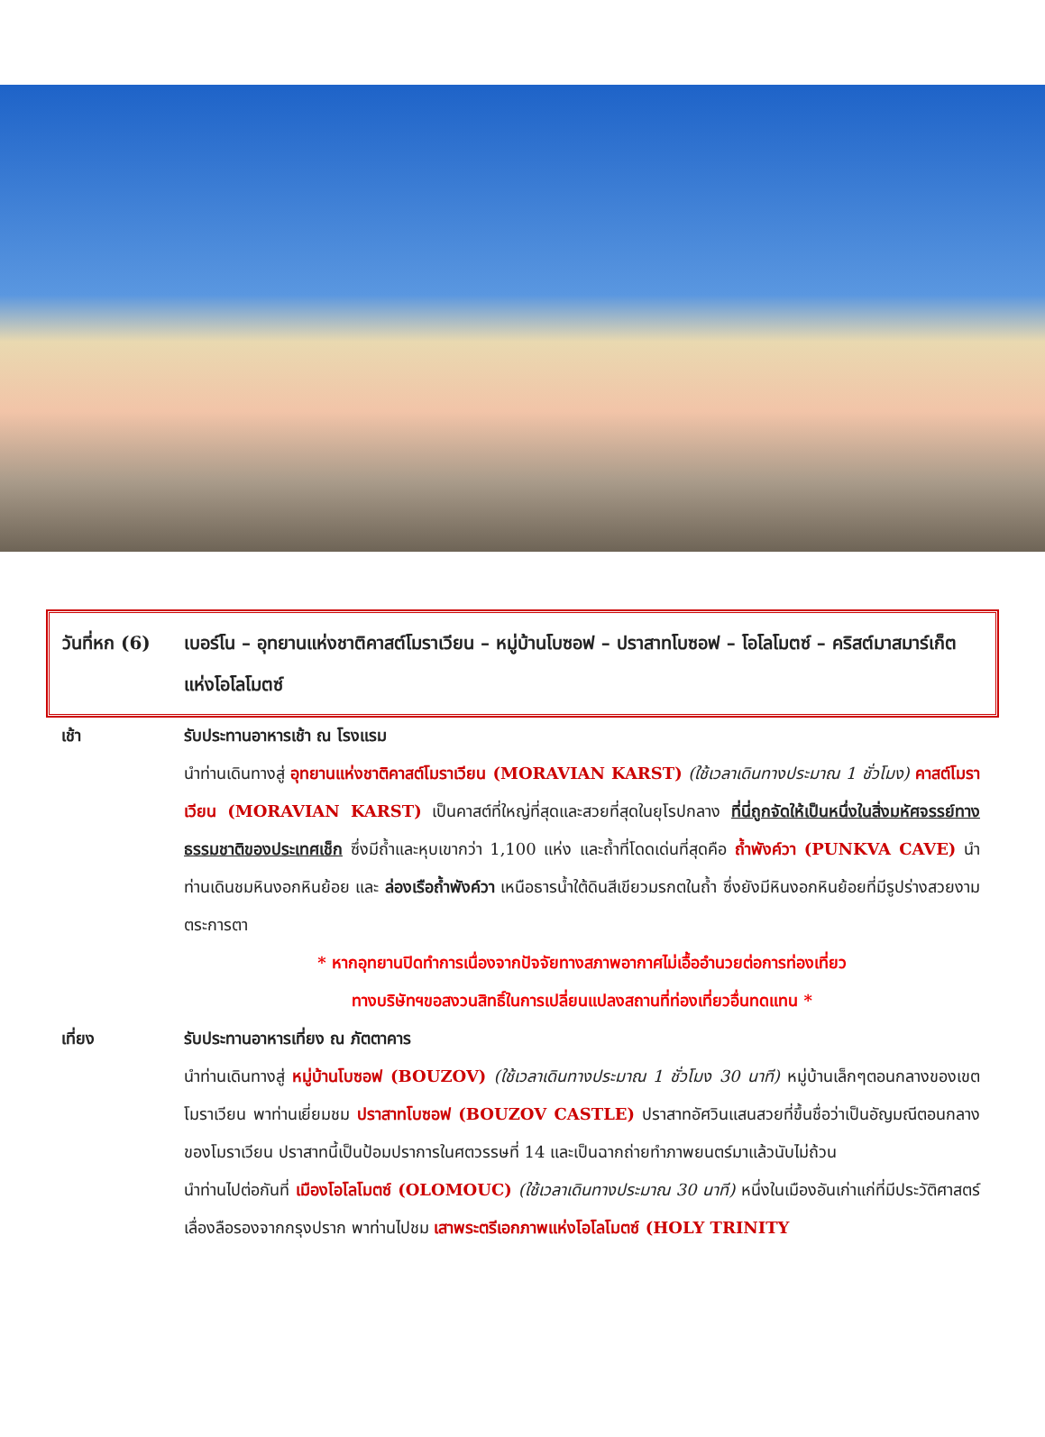วันที่หก (6)
เบอร์โน – อุทยานแห่งชาติคาสต์โมราเวียน – หมู่บ้านโบซอฟ – ปราสาทโบซอฟ – โอโลโมตซ์ – คริสต์มาสมาร์เก็ตแห่งโอโลโมตซ์
เช้า รับประทานอาหารเช้า ณ โรงแรม
นำท่านเดินทางสู่ อุทยานแห่งชาติคาสต์โมราเวียน (MORAVIAN KARST) (ใช้เวลาเดินทางประมาณ 1 ชั่วโมง) คาสต์โมราเวียน (MORAVIAN KARST) เป็นคาสต์ที่ใหญ่ที่สุดและสวยที่สุดในยุโรปกลาง ที่นี่ถูกจัดให้เป็นหนึ่งในสิ่งมหัศจรรย์ทางธรรมชาติของประเทศเช็ก ซึ่งมีถ้ำและหุบเขากว่า 1,100 แห่ง และถ้ำที่โดดเด่นที่สุดคือ ถ้ำพังค์วา (PUNKVA CAVE) นำท่านเดินชมหินงอกหินย้อย และ ล่องเรือถ้ำพังค์วา เหนือธารน้ำใต้ดินสีเขียวมรกตในถ้ำ ซึ่งยังมีหินงอกหินย้อยที่มีรูปร่างสวยงามตระการตา
* หากอุทยานปิดทำการเนื่องจากปัจจัยทางสภาพอากาศไม่เอื้ออำนวยต่อการท่องเที่ยว
ทางบริษัทฯขอสงวนสิทธิ์ในการเปลี่ยนแปลงสถานที่ท่องเที่ยวอื่นทดแทน *
เที่ยง รับประทานอาหารเที่ยง ณ ภัตตาคาร
นำท่านเดินทางสู่ หมู่บ้านโบซอฟ (BOUZOV) (ใช้เวลาเดินทางประมาณ 1 ชั่วโมง 30 นาที) หมู่บ้านเล็กๆตอนกลางของเขตโมราเวียน พาท่านเยี่ยมชม ปราสาทโบซอฟ (BOUZOV CASTLE) ปราสาทอัศวินแสนสวยที่ขึ้นชื่อว่าเป็นอัญมณีตอนกลางของโมราเวียน ปราสาทนี้เป็นป้อมปราการในศตวรรษที่ 14 และเป็นฉากถ่ายทำภาพยนตร์มาแล้วนับไม่ถ้วน
นำท่านไปต่อกันที่ เมืองโอโลโมตซ์ (OLOMOUC) (ใช้เวลาเดินทางประมาณ 30 นาที) หนึ่งในเมืองอันเก่าแก่ที่มีประวัติศาสตร์เลื่องลือรองจากกรุงปราก พาท่านไปชม เสาพระตรีเอกภาพแห่งโอโลโมตซ์ (HOLY TRINITY